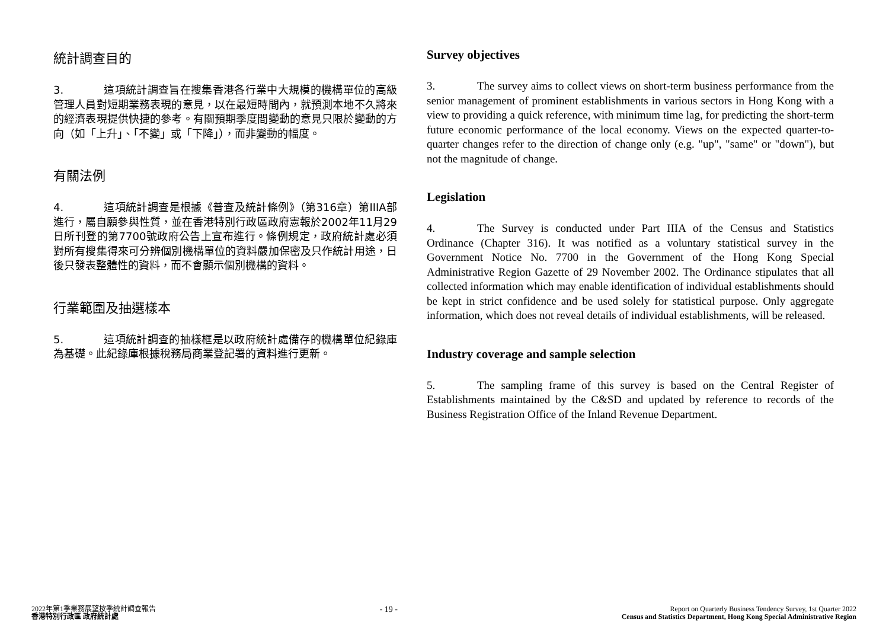統計調查目的
3. 這項統計調查旨在搜集香港各行業中大規模的機構單位的高級管理人員對短期業務表現的意見，以在最短時間內，就預測本地不久將來的經濟表現提供快捷的參考。有關預期季度間變動的意見只限於變動的方向（如「上升」、「不變」或「下降」），而非變動的幅度。
有關法例
4. 這項統計調查是根據《普查及統計條例》（第316章）第IIIA部進行，屬自願參與性質，並在香港特別行政區政府憲報於2002年11月29日所刊登的第7700號政府公告上宣布進行。條例規定，政府統計處必須對所有搜集得來可分辨個別機構單位的資料嚴加保密及只作統計用途，日後只發表整體性的資料，而不會顯示個別機構的資料。
行業範圍及抽選樣本
5. 這項統計調查的抽樣框是以政府統計處備存的機構單位紀錄庫為基礎。此紀錄庫根據稅務局商業登記署的資料進行更新。
Survey objectives
3. The survey aims to collect views on short-term business performance from the senior management of prominent establishments in various sectors in Hong Kong with a view to providing a quick reference, with minimum time lag, for predicting the short-term future economic performance of the local economy. Views on the expected quarter-to-quarter changes refer to the direction of change only (e.g. "up", "same" or "down"), but not the magnitude of change.
Legislation
4. The Survey is conducted under Part IIIA of the Census and Statistics Ordinance (Chapter 316). It was notified as a voluntary statistical survey in the Government Notice No. 7700 in the Government of the Hong Kong Special Administrative Region Gazette of 29 November 2002. The Ordinance stipulates that all collected information which may enable identification of individual establishments should be kept in strict confidence and be used solely for statistical purpose. Only aggregate information, which does not reveal details of individual establishments, will be released.
Industry coverage and sample selection
5. The sampling frame of this survey is based on the Central Register of Establishments maintained by the C&SD and updated by reference to records of the Business Registration Office of the Inland Revenue Department.
2022年第1季業務展望按季統計調查報告
香港特別行政區 政府統計處
- 19 -
Report on Quarterly Business Tendency Survey, 1st Quarter 2022
Census and Statistics Department, Hong Kong Special Administrative Region